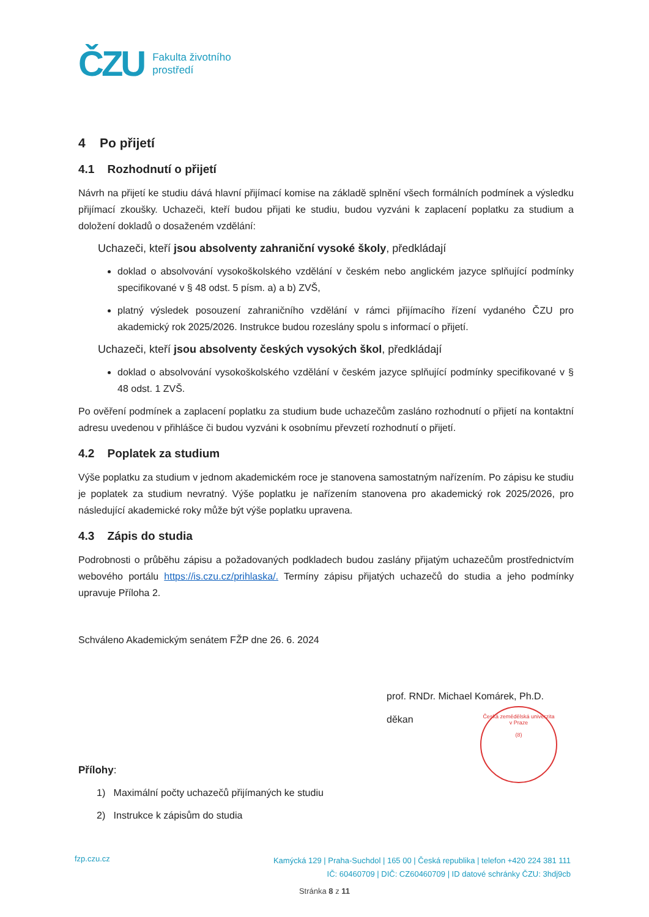ČZU
Fakulta životního
prostředí
4 Po přijetí
4.1 Rozhodnutí o přijetí
Návrh na přijetí ke studiu dává hlavní přijímací komise na základě splnění všech formálních podmínek a výsledku přijímací zkoušky. Uchazeči, kteří budou přijati ke studiu, budou vyzváni k zaplacení poplatku za studium a doložení dokladů o dosaženém vzdělání:
Uchazeči, kteří jsou absolventy zahraniční vysoké školy, předkládají
doklad o absolvování vysokoškolského vzdělání v českém nebo anglickém jazyce splňující podmínky specifikované v § 48 odst. 5 písm. a) a b) ZVŠ,
platný výsledek posouzení zahraničního vzdělání v rámci přijímacího řízení vydaného ČZU pro akademický rok 2025/2026. Instrukce budou rozeslány spolu s informací o přijetí.
Uchazeči, kteří jsou absolventy českých vysokých škol, předkládají
doklad o absolvování vysokoškolského vzdělání v českém jazyce splňující podmínky specifikované v § 48 odst. 1 ZVŠ.
Po ověření podmínek a zaplacení poplatku za studium bude uchazečům zasláno rozhodnutí o přijetí na kontaktní adresu uvedenou v přihlášce či budou vyzváni k osobnímu převzetí rozhodnutí o přijetí.
4.2 Poplatek za studium
Výše poplatku za studium v jednom akademickém roce je stanovena samostatným nařízením. Po zápisu ke studiu je poplatek za studium nevratný. Výše poplatku je nařízením stanovena pro akademický rok 2025/2026, pro následující akademické roky může být výše poplatku upravena.
4.3 Zápis do studia
Podrobnosti o průběhu zápisu a požadovaných podkladech budou zaslány přijatým uchazečům prostřednictvím webového portálu https://is.czu.cz/prihlaska/. Termíny zápisu přijatých uchazečů do studia a jeho podmínky upravuje Příloha 2.
Schváleno Akademickým senátem FŽP dne 26. 6. 2024
prof. RNDr. Michael Komárek, Ph.D.
děkan
Přílohy:
1) Maximální počty uchazečů přijímaných ke studiu
2) Instrukce k zápisům do studia
Česká zemědělská univerzita v Praze
(8)
fzp.czu.cz
Kamýcká 129 | Praha-Suchdol | 165 00 | Česká republika | telefon +420 224 381 111
IČ: 60460709 | DIČ: CZ60460709 | ID datové schránky ČZU: 3hdj9cb
Stránka 8 z 11